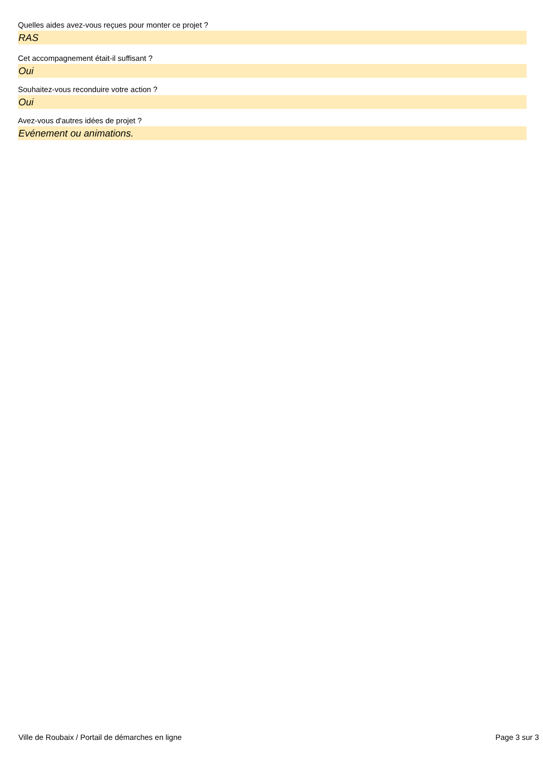Quelles aides avez-vous reçues pour monter ce projet ?
RAS
Cet accompagnement était-il suffisant ?
Oui
Souhaitez-vous reconduire votre action ?
Oui
Avez-vous d'autres idées de projet ?
Evénement ou animations.
Ville de Roubaix / Portail de démarches en ligne Page 3 sur 3